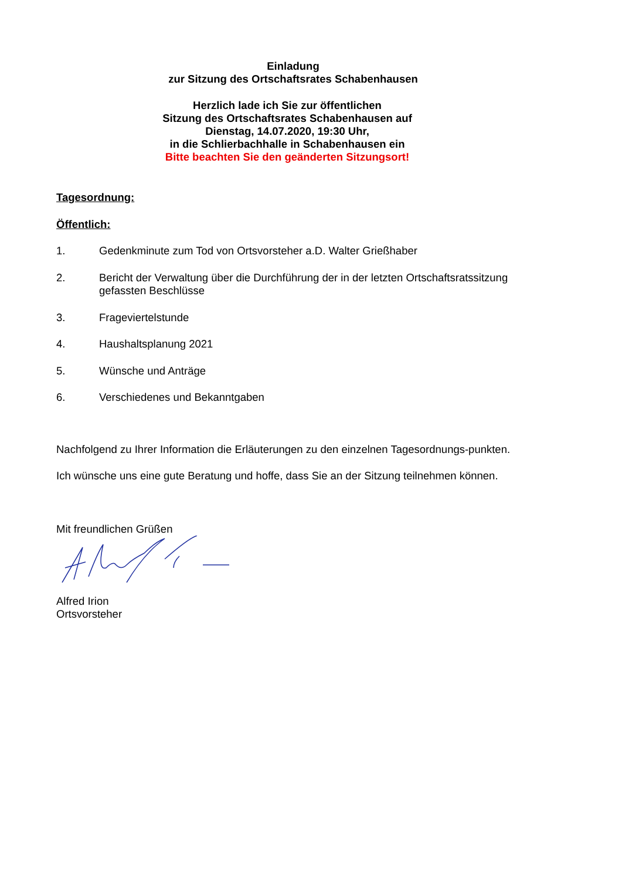Einladung
zur Sitzung des Ortschaftsrates Schabenhausen
Herzlich lade ich Sie zur öffentlichen
Sitzung des Ortschaftsrates Schabenhausen auf
Dienstag, 14.07.2020, 19:30 Uhr,
in die Schlierbachhalle in Schabenhausen ein
Bitte beachten Sie den geänderten Sitzungsort!
Tagesordnung:
Öffentlich:
1. Gedenkminute zum Tod von Ortsvorsteher a.D. Walter Grießhaber
2. Bericht der Verwaltung über die Durchführung der in der letzten Ortschaftsratssitzung gefassten Beschlüsse
3. Frageviertelstunde
4. Haushaltsplanung 2021
5. Wünsche und Anträge
6. Verschiedenes und Bekanntgaben
Nachfolgend zu Ihrer Information die Erläuterungen zu den einzelnen Tagesordnungs-punkten.
Ich wünsche uns eine gute Beratung und hoffe, dass Sie an der Sitzung teilnehmen können.
Mit freundlichen Grüßen
Alfred Irion
Ortsvorsteher